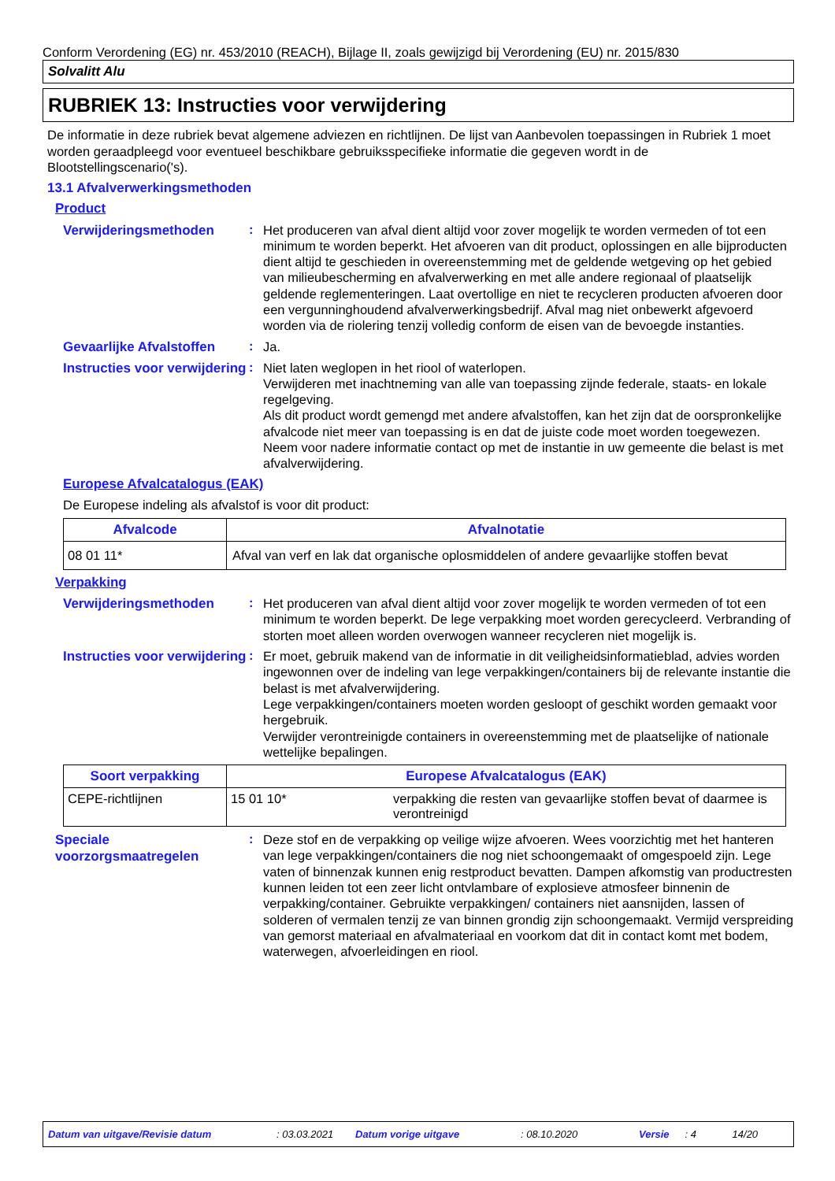Conform Verordening (EG) nr. 453/2010 (REACH), Bijlage II, zoals gewijzigd bij Verordening (EU) nr. 2015/830
Solvalitt Alu
RUBRIEK 13: Instructies voor verwijdering
De informatie in deze rubriek bevat algemene adviezen en richtlijnen. De lijst van Aanbevolen toepassingen in Rubriek 1 moet worden geraadpleegd voor eventueel beschikbare gebruiksspecifieke informatie die gegeven wordt in de Blootstellingscenario('s).
13.1 Afvalverwerkingsmethoden
Product
Verwijderingsmethoden
:
Het produceren van afval dient altijd voor zover mogelijk te worden vermeden of tot een minimum te worden beperkt. Het afvoeren van dit product, oplossingen en alle bijproducten dient altijd te geschieden in overeenstemming met de geldende wetgeving op het gebied van milieubescherming en afvalverwerking en met alle andere regionaal of plaatselijk geldende reglementeringen. Laat overtollige en niet te recycleren producten afvoeren door een vergunninghoudend afvalverwerkingsbedrijf. Afval mag niet onbewerkt afgevoerd worden via de riolering tenzij volledig conform de eisen van de bevoegde instanties.
Gevaarlijke Afvalstoffen
:
Ja.
Instructies voor verwijdering
:
Niet laten weglopen in het riool of waterlopen.
Verwijderen met inachtneming van alle van toepassing zijnde federale, staats- en lokale regelgeving.
Als dit product wordt gemengd met andere afvalstoffen, kan het zijn dat de oorspronkelijke afvalcode niet meer van toepassing is en dat de juiste code moet worden toegewezen.
Neem voor nadere informatie contact op met de instantie in uw gemeente die belast is met afvalverwijdering.
Europese Afvalcatalogus (EAK)
De Europese indeling als afvalstof is voor dit product:
| Afvalcode | Afvalnotatie |
| --- | --- |
| 08 01 11* | Afval van verf en lak dat organische oplosmiddelen of andere gevaarlijke stoffen bevat |
Verpakking
Verwijderingsmethoden
:
Het produceren van afval dient altijd voor zover mogelijk te worden vermeden of tot een minimum te worden beperkt. De lege verpakking moet worden gerecycleerd. Verbranding of storten moet alleen worden overwogen wanneer recycleren niet mogelijk is.
Instructies voor verwijdering
:
Er moet, gebruik makend van de informatie in dit veiligheidsinformatieblad, advies worden ingewonnen over de indeling van lege verpakkingen/containers bij de relevante instantie die belast is met afvalverwijdering.
Lege verpakkingen/containers moeten worden gesloopt of geschikt worden gemaakt voor hergebruik.
Verwijder verontreinigde containers in overeenstemming met de plaatselijke of nationale wettelijke bepalingen.
| Soort verpakking | Europese Afvalcatalogus (EAK) | |
| --- | --- | --- |
| CEPE-richtlijnen | 15 01 10* | verpakking die resten van gevaarlijke stoffen bevat of daarmee is verontreinigd |
Speciale voorzorgsmaatregelen
:
Deze stof en de verpakking op veilige wijze afvoeren. Wees voorzichtig met het hanteren van lege verpakkingen/containers die nog niet schoongemaakt of omgespoeld zijn. Lege vaten of binnenzak kunnen enig restproduct bevatten. Dampen afkomstig van productresten kunnen leiden tot een zeer licht ontvlambare of explosieve atmosfeer binnenin de verpakking/container. Gebruikte verpakkingen/ containers niet aansnijden, lassen of solderen of vermalen tenzij ze van binnen grondig zijn schoongemaakt. Vermijd verspreiding van gemorst materiaal en afvalmateriaal en voorkom dat dit in contact komt met bodem, waterwegen, afvoerleidingen en riool.
Datum van uitgave/Revisie datum: 03.03.2021 Datum vorige uitgave: 08.10.2020 Versie: 4 14/20